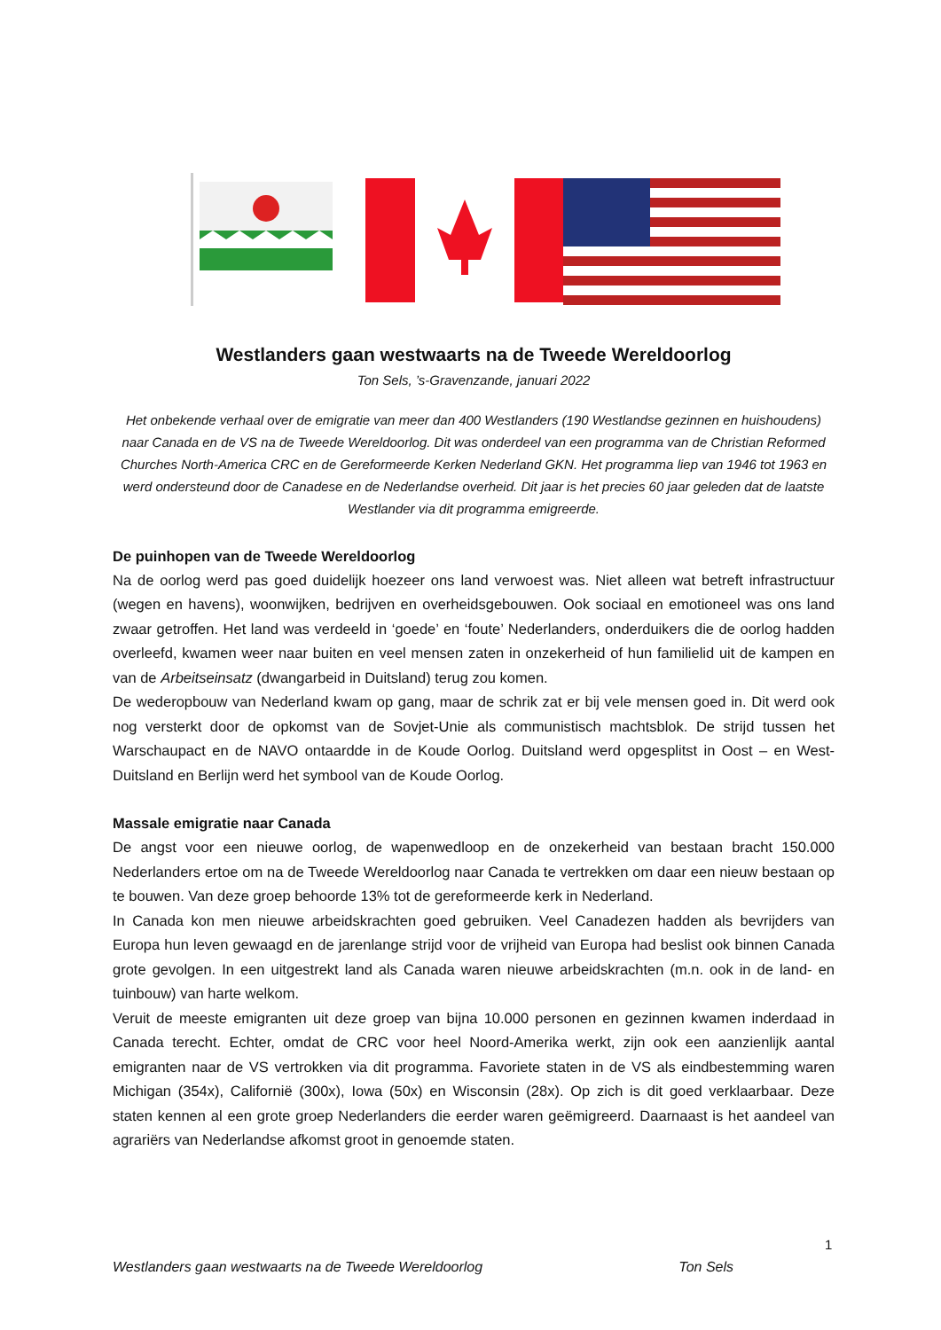Westlanders gaan westwaarts na de Tweede Wereldoorlog
Ton Sels, ’s-Gravenzande, januari 2022
Het onbekende verhaal over de emigratie van meer dan 400 Westlanders (190 Westlandse gezinnen en huishoudens) naar Canada en de VS na de Tweede Wereldoorlog. Dit was onderdeel van een programma van de Christian Reformed Churches North-America CRC en de Gereformeerde Kerken Nederland GKN. Het programma liep van 1946 tot 1963 en werd ondersteund door de Canadese en de Nederlandse overheid. Dit jaar is het precies 60 jaar geleden dat de laatste Westlander via dit programma emigreerde.
De puinhopen van de Tweede Wereldoorlog
Na de oorlog werd pas goed duidelijk hoezeer ons land verwoest was. Niet alleen wat betreft infrastructuur (wegen en havens), woonwijken, bedrijven en overheidsgebouwen. Ook sociaal en emotioneel was ons land zwaar getroffen. Het land was verdeeld in ‘goede’ en ‘foute’ Nederlanders, onderduikers die de oorlog hadden overleefd, kwamen weer naar buiten en veel mensen zaten in onzekerheid of hun familielid uit de kampen en van de Arbeitseinsatz (dwangarbeid in Duitsland) terug zou komen.
De wederopbouw van Nederland kwam op gang, maar de schrik zat er bij vele mensen goed in. Dit werd ook nog versterkt door de opkomst van de Sovjet-Unie als communistisch machtsblok. De strijd tussen het Warschaupact en de NAVO ontaardde in de Koude Oorlog. Duitsland werd opgesplitst in Oost – en West-Duitsland en Berlijn werd het symbool van de Koude Oorlog.
Massale emigratie naar Canada
De angst voor een nieuwe oorlog, de wapenwedloop en de onzekerheid van bestaan bracht 150.000 Nederlanders ertoe om na de Tweede Wereldoorlog naar Canada te vertrekken om daar een nieuw bestaan op te bouwen. Van deze groep behoorde 13% tot de gereformeerde kerk in Nederland.
In Canada kon men nieuwe arbeidskrachten goed gebruiken. Veel Canadezen hadden als bevrijders van Europa hun leven gewaagd en de jarenlange strijd voor de vrijheid van Europa had beslist ook binnen Canada grote gevolgen. In een uitgestrekt land als Canada waren nieuwe arbeidskrachten (m.n. ook in de land- en tuinbouw) van harte welkom.
Veruit de meeste emigranten uit deze groep van bijna 10.000 personen en gezinnen kwamen inderdaad in Canada terecht. Echter, omdat de CRC voor heel Noord-Amerika werkt, zijn ook een aanzienlijk aantal emigranten naar de VS vertrokken via dit programma. Favoriete staten in de VS als eindbestemming waren Michigan (354x), Californië (300x), Iowa (50x) en Wisconsin (28x). Op zich is dit goed verklaarbaar. Deze staten kennen al een grote groep Nederlanders die eerder waren geëmigreerd. Daarnaast is het aandeel van agrariërs van Nederlandse afkomst groot in genoemde staten.
1
Westlanders gaan westwaarts na de Tweede Wereldoorlog Ton Sels